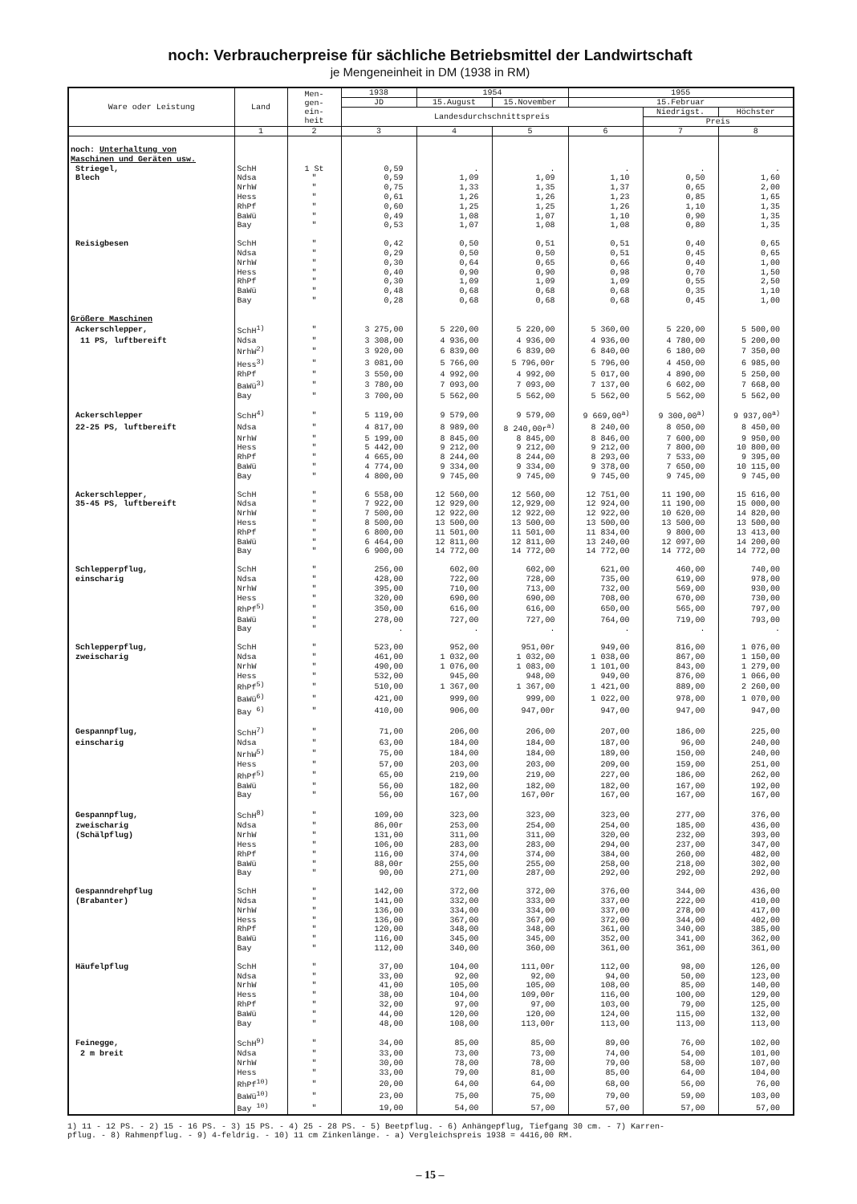noch: Verbraucherpreise für sächliche Betriebsmittel der Landwirtschaft
je Mengeneinheit in DM (1938 in RM)
| Ware oder Leistung | Land | Men- gen- ein- heit | 1938 | 1954 | | 1955 | | |
| --- | --- | --- | --- | --- | --- | --- | --- | --- |
| | | | JD | 15.August | 15.November | 15.Februar | | |
| | | | Landesdurchschnittspreis | | | | Niedrigst. | Höchster |
| | | | | | | | Preis | |
| | 1 | 2 | 3 | 4 | 5 | 6 | 7 | 8 |
| noch: Unterhaltung von | | | | | | | | |
| Maschinen und Geräten usw. | | | | | | | | |
| Striegel, | SchH | 1 St | 0,59 | . | . | . | . | . |
| Blech | Ndsa | " | 0,59 | 1,09 | 1,09 | 1,10 | 0,50 | 1,60 |
| | NrhW | " | 0,75 | 1,33 | 1,35 | 1,37 | 0,65 | 2,00 |
| | Hess | " | 0,61 | 1,26 | 1,26 | 1,23 | 0,85 | 1,65 |
| | RhPf | " | 0,60 | 1,25 | 1,25 | 1,26 | 1,10 | 1,35 |
| | BaWü | " | 0,49 | 1,08 | 1,07 | 1,10 | 0,90 | 1,35 |
| | Bay | " | 0,53 | 1,07 | 1,08 | 1,08 | 0,80 | 1,35 |
| Reisigbesen | SchH | " | 0,42 | 0,50 | 0,51 | 0,51 | 0,40 | 0,65 |
| | Ndsa | " | 0,29 | 0,50 | 0,50 | 0,51 | 0,45 | 0,65 |
| | NrhW | " | 0,30 | 0,64 | 0,65 | 0,66 | 0,40 | 1,00 |
| | Hess | " | 0,40 | 0,90 | 0,90 | 0,98 | 0,70 | 1,50 |
| | RhPf | " | 0,30 | 1,09 | 1,09 | 1,09 | 0,55 | 2,50 |
| | BaWü | " | 0,48 | 0,68 | 0,68 | 0,68 | 0,35 | 1,10 |
| | Bay | " | 0,28 | 0,68 | 0,68 | 0,68 | 0,45 | 1,00 |
| Größere Maschinen | | | | | | | | |
| Ackerschlepper, | SchH<sup>1)</sup> | " | 3 275,00 | 5 220,00 | 5 220,00 | 5 360,00 | 5 220,00 | 5 500,00 |
| 11 PS, luftbereift | Ndsa | " | 3 308,00 | 4 936,00 | 4 936,00 | 4 936,00 | 4 780,00 | 5 200,00 |
| | NrhW<sup>2)</sup> | " | 3 920,00 | 6 839,00 | 6 839,00 | 6 840,00 | 6 180,00 | 7 350,00 |
| | Hess<sup>3)</sup> | " | 3 081,00 | 5 766,00 | 5 796,00r | 5 796,00 | 4 450,00 | 6 985,00 |
| | RhPf | " | 3 550,00 | 4 992,00 | 4 992,00 | 5 017,00 | 4 890,00 | 5 250,00 |
| | BaWü<sup>3)</sup> | " | 3 780,00 | 7 093,00 | 7 093,00 | 7 137,00 | 6 602,00 | 7 668,00 |
| | Bay | " | 3 700,00 | 5 562,00 | 5 562,00 | 5 562,00 | 5 562,00 | 5 562,00 |
| Ackerschlepper | SchH<sup>4)</sup> | " | 5 119,00 | 9 579,00 | 9 579,00 | 9 669,00<sup>a)</sup> | 9 300,00<sup>a)</sup> | 9 937,00<sup>a)</sup> |
| 22-25 PS, luftbereift | Ndsa | " | 4 817,00 | 8 989,00 | 8 240,00r<sup>a)</sup> | 8 240,00 | 8 050,00 | 8 450,00 |
| | NrhW | " | 5 199,00 | 8 845,00 | 8 845,00 | 8 846,00 | 7 600,00 | 9 950,00 |
| | Hess | " | 5 442,00 | 9 212,00 | 9 212,00 | 9 212,00 | 7 800,00 | 10 800,00 |
| | RhPf | " | 4 665,00 | 8 244,00 | 8 244,00 | 8 293,00 | 7 533,00 | 9 395,00 |
| | BaWü | " | 4 774,00 | 9 334,00 | 9 334,00 | 9 378,00 | 7 650,00 | 10 115,00 |
| | Bay | " | 4 800,00 | 9 745,00 | 9 745,00 | 9 745,00 | 9 745,00 | 9 745,00 |
| Ackerschlepper, | SchH | " | 6 558,00 | 12 560,00 | 12 560,00 | 12 751,00 | 11 190,00 | 15 616,00 |
| 35-45 PS, luftbereift | Ndsa | " | 7 922,00 | 12 929,00 | 12,929,00 | 12 924,00 | 11 190,00 | 15 000,00 |
| | NrhW | " | 7 500,00 | 12 922,00 | 12 922,00 | 12 922,00 | 10 620,00 | 14 820,00 |
| | Hess | " | 8 500,00 | 13 500,00 | 13 500,00 | 13 500,00 | 13 500,00 | 13 500,00 |
| | RhPf | " | 6 800,00 | 11 501,00 | 11 501,00 | 11 834,00 | 9 800,00 | 13 413,00 |
| | BaWü | " | 6 464,00 | 12 811,00 | 12 811,00 | 13 240,00 | 12 097,00 | 14 200,00 |
| | Bay | " | 6 900,00 | 14 772,00 | 14 772,00 | 14 772,00 | 14 772,00 | 14 772,00 |
| Schlepperpflug, | SchH | " | 256,00 | 602,00 | 602,00 | 621,00 | 460,00 | 740,00 |
| einscharig | Ndsa | " | 428,00 | 722,00 | 728,00 | 735,00 | 619,00 | 978,00 |
| | NrhW | " | 395,00 | 710,00 | 713,00 | 732,00 | 569,00 | 930,00 |
| | Hess | " | 320,00 | 690,00 | 690,00 | 708,00 | 670,00 | 730,00 |
| | RhPf<sup>5)</sup> | " | 350,00 | 616,00 | 616,00 | 650,00 | 565,00 | 797,00 |
| | BaWü | " | 278,00 | 727,00 | 727,00 | 764,00 | 719,00 | 793,00 |
| | Bay | " | . | . | . | . | . | . |
| Schlepperpflug, | SchH | " | 523,00 | 952,00 | 951,00r | 949,00 | 816,00 | 1 076,00 |
| zweischarig | Ndsa | " | 461,00 | 1 032,00 | 1 032,00 | 1 038,00 | 867,00 | 1 150,00 |
| | NrhW | " | 490,00 | 1 076,00 | 1 083,00 | 1 101,00 | 843,00 | 1 279,00 |
| | Hess | " | 532,00 | 945,00 | 948,00 | 949,00 | 876,00 | 1 066,00 |
| | RhPf<sup>5)</sup> | " | 510,00 | 1 367,00 | 1 367,00 | 1 421,00 | 889,00 | 2 260,00 |
| | BaWü<sup>6)</sup> | " | 421,00 | 999,00 | 999,00 | 1 022,00 | 978,00 | 1 070,00 |
| | Bay <sup>6)</sup> | " | 410,00 | 906,00 | 947,00r | 947,00 | 947,00 | 947,00 |
| Gespannpflug, | SchH<sup>7)</sup> | " | 71,00 | 206,00 | 206,00 | 207,00 | 186,00 | 225,00 |
| einscharig | Ndsa | " | 63,00 | 184,00 | 184,00 | 187,00 | 96,00 | 240,00 |
| | NrhW<sup>5)</sup> | " | 75,00 | 184,00 | 184,00 | 189,00 | 150,00 | 240,00 |
| | Hess | " | 57,00 | 203,00 | 203,00 | 209,00 | 159,00 | 251,00 |
| | RhPf<sup>5)</sup> | " | 65,00 | 219,00 | 219,00 | 227,00 | 186,00 | 262,00 |
| | BaWü | " | 56,00 | 182,00 | 182,00 | 182,00 | 167,00 | 192,00 |
| | Bay | " | 56,00 | 167,00 | 167,00r | 167,00 | 167,00 | 167,00 |
| Gespannpflug, | SchH<sup>8)</sup> | " | 109,00 | 323,00 | 323,00 | 323,00 | 277,00 | 376,00 |
| zweischarig | Ndsa | " | 86,00r | 253,00 | 254,00 | 254,00 | 185,00 | 436,00 |
| (Schälpflug) | NrhW | " | 131,00 | 311,00 | 311,00 | 320,00 | 232,00 | 393,00 |
| | Hess | " | 106,00 | 283,00 | 283,00 | 294,00 | 237,00 | 347,00 |
| | RhPf | " | 116,00 | 374,00 | 374,00 | 384,00 | 260,00 | 482,00 |
| | BaWü | " | 88,00r | 255,00 | 255,00 | 258,00 | 218,00 | 302,00 |
| | Bay | " | 90,00 | 271,00 | 287,00 | 292,00 | 292,00 | 292,00 |
| Gespanndrehpflug | SchH | " | 142,00 | 372,00 | 372,00 | 376,00 | 344,00 | 436,00 |
| (Brabanter) | Ndsa | " | 141,00 | 332,00 | 333,00 | 337,00 | 222,00 | 410,00 |
| | NrhW | " | 136,00 | 334,00 | 334,00 | 337,00 | 278,00 | 417,00 |
| | Hess | " | 136,00 | 367,00 | 367,00 | 372,00 | 344,00 | 402,00 |
| | RhPf | " | 120,00 | 348,00 | 348,00 | 361,00 | 340,00 | 385,00 |
| | BaWü | " | 116,00 | 345,00 | 345,00 | 352,00 | 341,00 | 362,00 |
| | Bay | " | 112,00 | 340,00 | 360,00 | 361,00 | 361,00 | 361,00 |
| Häufelpflug | SchH | " | 37,00 | 104,00 | 111,00r | 112,00 | 98,00 | 126,00 |
| | Ndsa | " | 33,00 | 92,00 | 92,00 | 94,00 | 50,00 | 123,00 |
| | NrhW | " | 41,00 | 105,00 | 105,00 | 108,00 | 85,00 | 140,00 |
| | Hess | " | 38,00 | 104,00 | 109,00r | 116,00 | 100,00 | 129,00 |
| | RhPf | " | 32,00 | 97,00 | 97,00 | 103,00 | 79,00 | 125,00 |
| | BaWü | " | 44,00 | 120,00 | 120,00 | 124,00 | 115,00 | 132,00 |
| | Bay | " | 48,00 | 108,00 | 113,00r | 113,00 | 113,00 | 113,00 |
| Feinegge, | SchH<sup>9)</sup> | " | 34,00 | 85,00 | 85,00 | 89,00 | 76,00 | 102,00 |
| 2 m breit | Ndsa | " | 33,00 | 73,00 | 73,00 | 74,00 | 54,00 | 101,00 |
| | NrhW | " | 30,00 | 78,00 | 78,00 | 79,00 | 58,00 | 107,00 |
| | Hess | " | 33,00 | 79,00 | 81,00 | 85,00 | 64,00 | 104,00 |
| | RhPf<sup>10)</sup> | " | 20,00 | 64,00 | 64,00 | 68,00 | 56,00 | 76,00 |
| | BaWü<sup>10)</sup> | " | 23,00 | 75,00 | 75,00 | 79,00 | 59,00 | 103,00 |
| | Bay <sup>10)</sup> | " | 19,00 | 54,00 | 57,00 | 57,00 | 57,00 | 57,00 |
1) 11 - 12 PS. - 2) 15 - 16 PS. - 3) 15 PS. - 4) 25 - 28 PS. - 5) Beetpflug. - 6) Anhängepflug, Tiefgang 30 cm. - 7) Karren-
pflug. - 8) Rahmenpflug. - 9) 4-feldrig. - 10) 11 cm Zinkenlänge. - a) Vergleichspreis 1938 = 4416,00 RM.
– 15 –